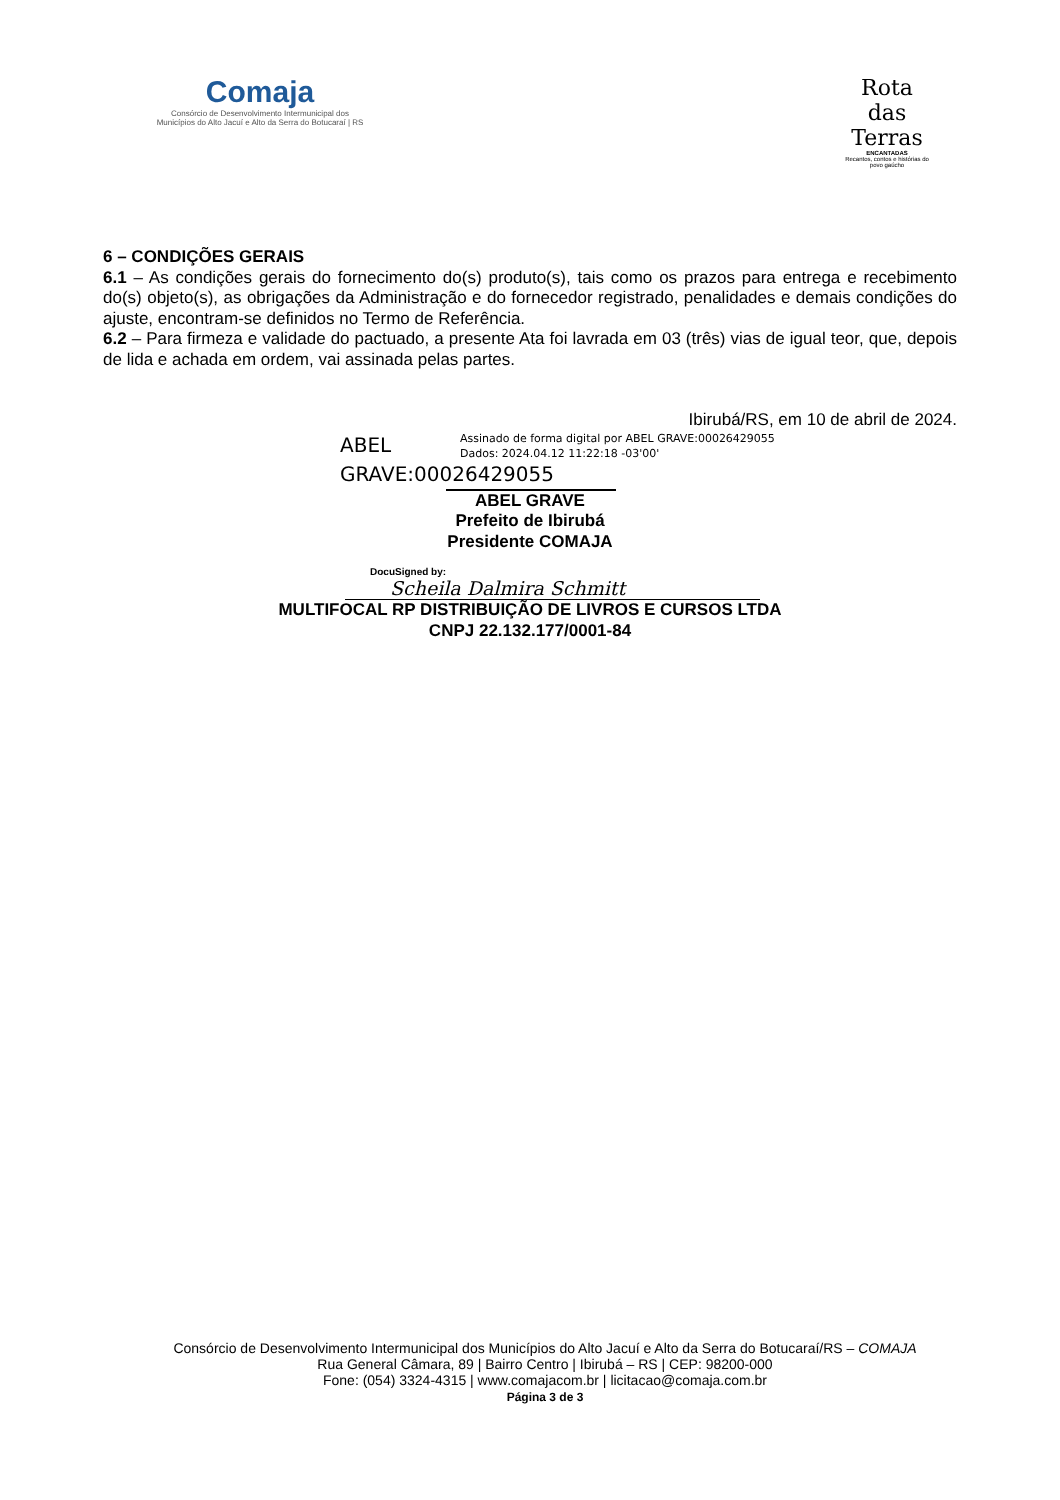Comaja
Consórcio de Desenvolvimento Intermunicipal dos
Municípios do Alto Jacuí e Alto da Serra do Botucaraí | RS
Rota
das
Terras
ENCANTADAS
Recantos, contos e histórias do povo gaúcho
6 – CONDIÇÕES GERAIS
6.1 – As condições gerais do fornecimento do(s) produto(s), tais como os prazos para entrega e recebimento do(s) objeto(s), as obrigações da Administração e do fornecedor registrado, penalidades e demais condições do ajuste, encontram-se definidos no Termo de Referência.
6.2 – Para firmeza e validade do pactuado, a presente Ata foi lavrada em 03 (três) vias de igual teor, que, depois de lida e achada em ordem, vai assinada pelas partes.
Ibirubá/RS, em 10 de abril de 2024.
ABEL GRAVE:00026429055
Assinado de forma digital por ABEL GRAVE:00026429055
Dados: 2024.04.12 11:22:18 -03'00'
ABEL GRAVE
Prefeito de Ibirubá
Presidente COMAJA
DocuSigned by:
Scheila Dalmira Schmitt
MULTIFOCAL RP DISTRIBUIÇÃO DE LIVROS E CURSOS LTDA
CNPJ 22.132.177/0001-84
Consórcio de Desenvolvimento Intermunicipal dos Municípios do Alto Jacuí e Alto da Serra do Botucaraí/RS – COMAJA
Rua General Câmara, 89 | Bairro Centro | Ibirubá – RS | CEP: 98200-000
Fone: (054) 3324-4315 | www.comajacom.br | licitacao@comaja.com.br
Página 3 de 3